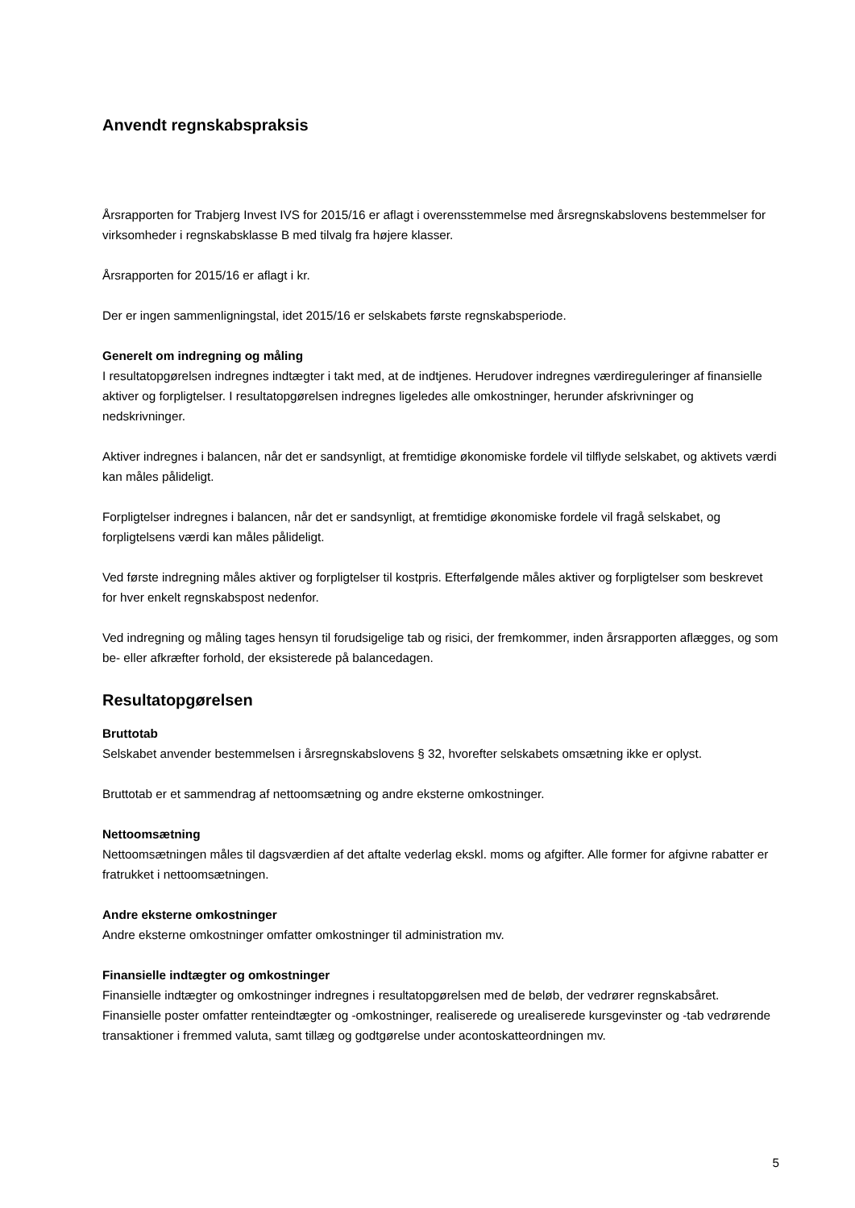Anvendt regnskabspraksis
Årsrapporten for Trabjerg Invest IVS for 2015/16 er aflagt i overensstemmelse med årsregnskabslovens bestemmelser for virksomheder i regnskabsklasse B med tilvalg fra højere klasser.
Årsrapporten for 2015/16 er aflagt i kr.
Der er ingen sammenligningstal, idet 2015/16 er selskabets første regnskabsperiode.
Generelt om indregning og måling
I resultatopgørelsen indregnes indtægter i takt med, at de indtjenes. Herudover indregnes værdireguleringer af finansielle aktiver og forpligtelser. I resultatopgørelsen indregnes ligeledes alle omkostninger, herunder afskrivninger og nedskrivninger.
Aktiver indregnes i balancen, når det er sandsynligt, at fremtidige økonomiske fordele vil tilflyde selskabet, og aktivets værdi kan måles pålideligt.
Forpligtelser indregnes i balancen, når det er sandsynligt, at fremtidige økonomiske fordele vil fragå selskabet, og forpligtelsens værdi kan måles pålideligt.
Ved første indregning måles aktiver og forpligtelser til kostpris. Efterfølgende måles aktiver og forpligtelser som beskrevet for hver enkelt regnskabspost nedenfor.
Ved indregning og måling tages hensyn til forudsigelige tab og risici, der fremkommer, inden årsrapporten aflægges, og som be- eller afkræfter forhold, der eksisterede på balancedagen.
Resultatopgørelsen
Bruttotab
Selskabet anvender bestemmelsen i årsregnskabslovens § 32, hvorefter selskabets omsætning ikke er oplyst.
Bruttotab er et sammendrag af nettoomsætning og andre eksterne omkostninger.
Nettoomsætning
Nettoomsætningen måles til dagsværdien af det aftalte vederlag ekskl. moms og afgifter. Alle former for afgivne rabatter er fratrukket i nettoomsætningen.
Andre eksterne omkostninger
Andre eksterne omkostninger omfatter omkostninger til administration mv.
Finansielle indtægter og omkostninger
Finansielle indtægter og omkostninger indregnes i resultatopgørelsen med de beløb, der vedrører regnskabsåret. Finansielle poster omfatter renteindtægter og -omkostninger, realiserede og urealiserede kursgevinster og -tab vedrørende transaktioner i fremmed valuta, samt tillæg og godtgørelse under acontoskatteordningen mv.
5